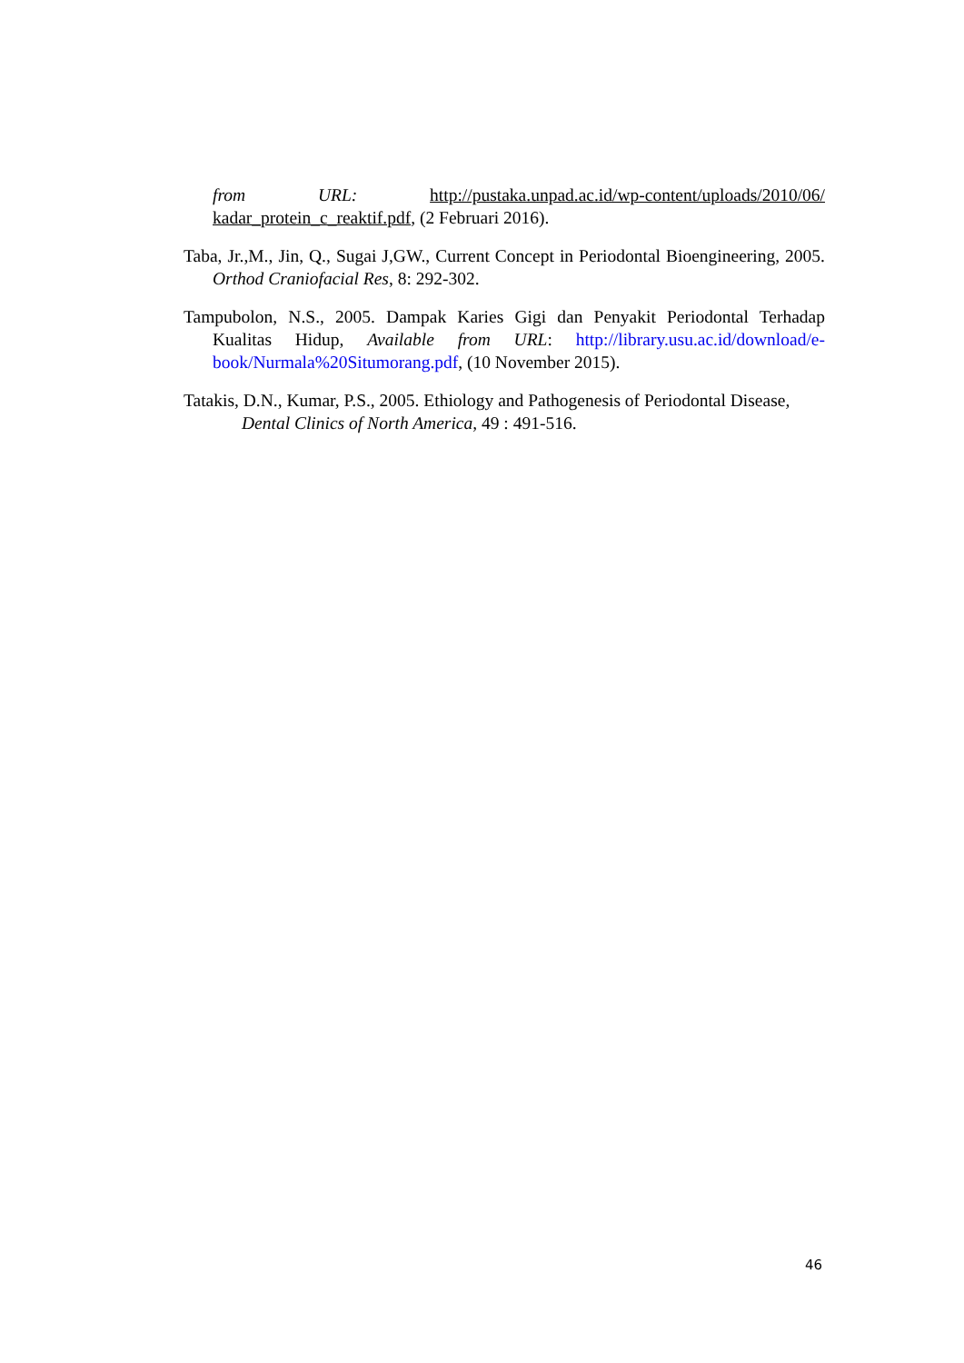from URL: http://pustaka.unpad.ac.id/wp-content/uploads/2010/06/ kadar_protein_c_reaktif.pdf, (2 Februari 2016).
Taba, Jr.,M., Jin, Q., Sugai J,GW., Current Concept in Periodontal Bioengineering, 2005. Orthod Craniofacial Res, 8: 292-302.
Tampubolon, N.S., 2005. Dampak Karies Gigi dan Penyakit Periodontal Terhadap Kualitas Hidup, Available from URL: http://library.usu.ac.id/download/e-book/Nurmala%20Situmorang.pdf, (10 November 2015).
Tatakis, D.N., Kumar, P.S., 2005. Ethiology and Pathogenesis of Periodontal Disease, Dental Clinics of North America, 49 : 491-516.
46